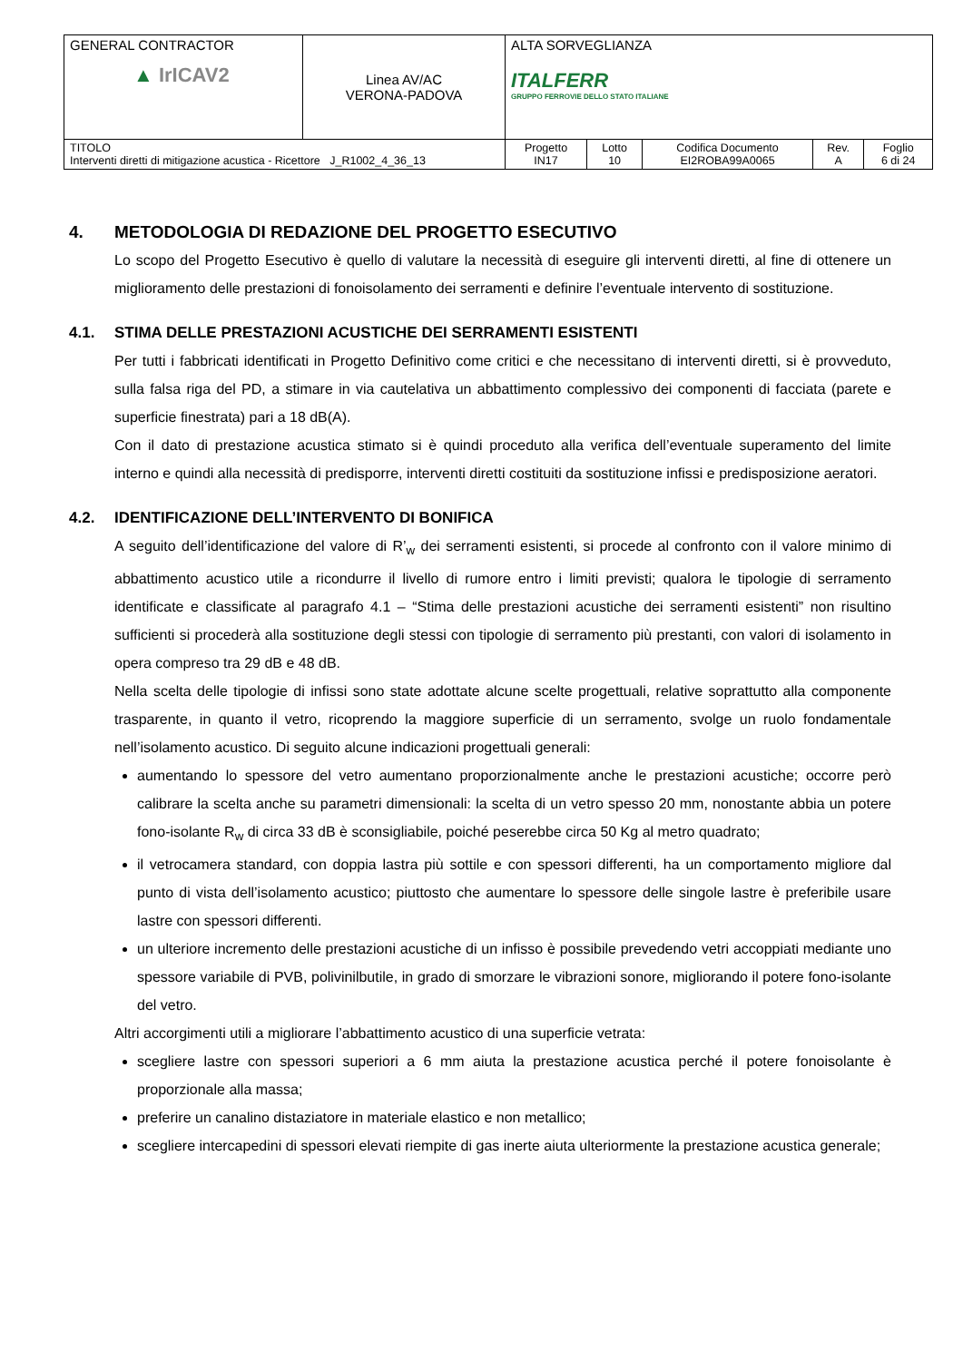| GENERAL CONTRACTOR ▲ IrICAV2 | Linea AV/AC VERONA-PADOVA | ALTA SORVEGLIANZA ITALFERR GRUPPO FERROVIE DELLO STATO ITALIANE | | | | |
| TITOLO Interventi diretti di mitigazione acustica - Ricettore J_R1002_4_36_13 | | Progetto IN17 | Lotto 10 | Codifica Documento EI2ROBA99A0065 | Rev. A | Foglio 6 di 24 |
4. METODOLOGIA DI REDAZIONE DEL PROGETTO ESECUTIVO
Lo scopo del Progetto Esecutivo è quello di valutare la necessità di eseguire gli interventi diretti, al fine di ottenere un miglioramento delle prestazioni di fonoisolamento dei serramenti e definire l’eventuale intervento di sostituzione.
4.1. STIMA DELLE PRESTAZIONI ACUSTICHE DEI SERRAMENTI ESISTENTI
Per tutti i fabbricati identificati in Progetto Definitivo come critici e che necessitano di interventi diretti, si è provveduto, sulla falsa riga del PD, a stimare in via cautelativa un abbattimento complessivo dei componenti di facciata (parete e superficie finestrata) pari a 18 dB(A).
Con il dato di prestazione acustica stimato si è quindi proceduto alla verifica dell’eventuale superamento del limite interno e quindi alla necessità di predisporre, interventi diretti costituiti da sostituzione infissi e predisposizione aeratori.
4.2. IDENTIFICAZIONE DELL’INTERVENTO DI BONIFICA
A seguito dell’identificazione del valore di R’<sub>w</sub> dei serramenti esistenti, si procede al confronto con il valore minimo di abbattimento acustico utile a ricondurre il livello di rumore entro i limiti previsti; qualora le tipologie di serramento identificate e classificate al paragrafo 4.1 – “Stima delle prestazioni acustiche dei serramenti esistenti” non risultino sufficienti si procederà alla sostituzione degli stessi con tipologie di serramento più prestanti, con valori di isolamento in opera compreso tra 29 dB e 48 dB.
Nella scelta delle tipologie di infissi sono state adottate alcune scelte progettuali, relative soprattutto alla componente trasparente, in quanto il vetro, ricoprendo la maggiore superficie di un serramento, svolge un ruolo fondamentale nell’isolamento acustico. Di seguito alcune indicazioni progettuali generali:
aumentando lo spessore del vetro aumentano proporzionalmente anche le prestazioni acustiche; occorre però calibrare la scelta anche su parametri dimensionali: la scelta di un vetro spesso 20 mm, nonostante abbia un potere fono-isolante R<sub>w</sub> di circa 33 dB è sconsigliabile, poiché peserebbe circa 50 Kg al metro quadrato;
il vetrocamera standard, con doppia lastra più sottile e con spessori differenti, ha un comportamento migliore dal punto di vista dell’isolamento acustico; piuttosto che aumentare lo spessore delle singole lastre è preferibile usare lastre con spessori differenti.
un ulteriore incremento delle prestazioni acustiche di un infisso è possibile prevedendo vetri accoppiati mediante uno spessore variabile di PVB, polivinilbutile, in grado di smorzare le vibrazioni sonore, migliorando il potere fono-isolante del vetro.
Altri accorgimenti utili a migliorare l’abbattimento acustico di una superficie vetrata:
scegliere lastre con spessori superiori a 6 mm aiuta la prestazione acustica perché il potere fonoisolante è proporzionale alla massa;
preferire un canalino distaziatore in materiale elastico e non metallico;
scegliere intercapedini di spessori elevati riempite di gas inerte aiuta ulteriormente la prestazione acustica generale;